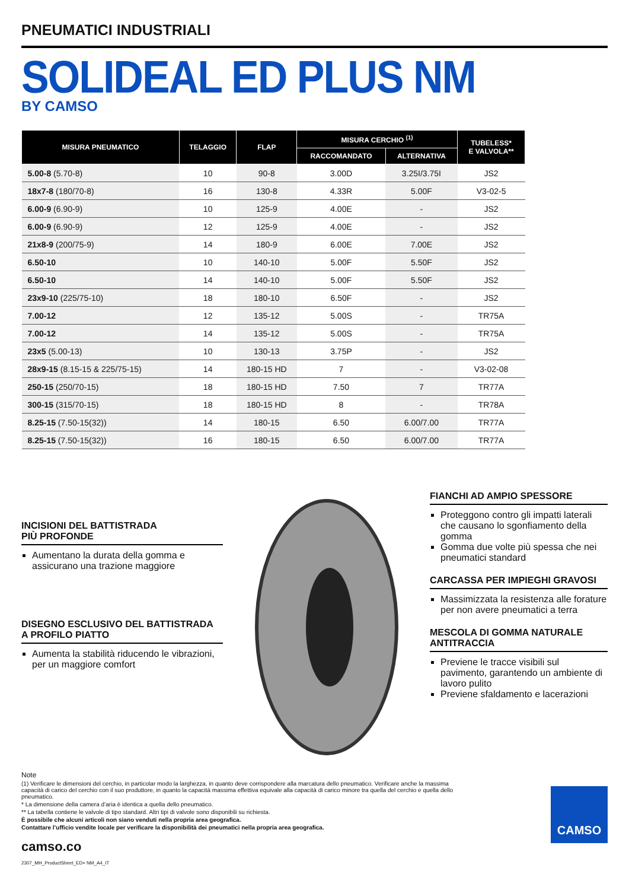PNEUMATICI INDUSTRIALI
SOLIDEAL ED PLUS NM
BY CAMSO
| MISURA PNEUMATICO | TELAGGIO | FLAP | MISURA CERCHIO <sup>(1)</sup> | | TUBELESS* E VALVOLA** |
| --- | --- | --- | --- | --- | --- |
| | | | RACCOMANDATO | ALTERNATIVA | |
| 5.00-8 (5.70-8) | 10 | 90-8 | 3.00D | 3.25I/3.75I | JS2 |
| 18x7-8 (180/70-8) | 16 | 130-8 | 4.33R | 5.00F | V3-02-5 |
| 6.00-9 (6.90-9) | 10 | 125-9 | 4.00E | - | JS2 |
| 6.00-9 (6.90-9) | 12 | 125-9 | 4.00E | - | JS2 |
| 21x8-9 (200/75-9) | 14 | 180-9 | 6.00E | 7.00E | JS2 |
| 6.50-10 | 10 | 140-10 | 5.00F | 5.50F | JS2 |
| 6.50-10 | 14 | 140-10 | 5.00F | 5.50F | JS2 |
| 23x9-10 (225/75-10) | 18 | 180-10 | 6.50F | - | JS2 |
| 7.00-12 | 12 | 135-12 | 5.00S | - | TR75A |
| 7.00-12 | 14 | 135-12 | 5.00S | - | TR75A |
| 23x5 (5.00-13) | 10 | 130-13 | 3.75P | - | JS2 |
| 28x9-15 (8.15-15 & 225/75-15) | 14 | 180-15 HD | 7 | - | V3-02-08 |
| 250-15 (250/70-15) | 18 | 180-15 HD | 7.50 | 7 | TR77A |
| 300-15 (315/70-15) | 18 | 180-15 HD | 8 | - | TR78A |
| 8.25-15 (7.50-15(32)) | 14 | 180-15 | 6.50 | 6.00/7.00 | TR77A |
| 8.25-15 (7.50-15(32)) | 16 | 180-15 | 6.50 | 6.00/7.00 | TR77A |
INCISIONI DEL BATTISTRADA
PIÙ PROFONDE
Aumentano la durata della gomma e assicurano una trazione maggiore
DISEGNO ESCLUSIVO DEL BATTISTRADA
A PROFILO PIATTO
Aumenta la stabilità riducendo le vibrazioni, per un maggiore comfort
FIANCHI AD AMPIO SPESSORE
Proteggono contro gli impatti laterali che causano lo sgonfiamento della gomma
Gomma due volte più spessa che nei pneumatici standard
CARCASSA PER IMPIEGHI GRAVOSI
Massimizzata la resistenza alle forature per non avere pneumatici a terra
MESCOLA DI GOMMA NATURALE ANTITRACCIA
Previene le tracce visibili sul pavimento, garantendo un ambiente di lavoro pulito
Previene sfaldamento e lacerazioni
Note
(1) Verificare le dimensioni del cerchio, in particolar modo la larghezza, in quanto deve corrispondere alla marcatura dello pneumatico. Verificare anche la massima capacità di carico del cerchio con il suo produttore, in quanto la capacità massima effettiva equivale alla capacità di carico minore tra quella del cerchio e quella dello pneumatico.
* La dimensione della camera d’aria è identica a quella dello pneumatico.
** La tabella contiene le valvole di tipo standard. Altri tipi di valvole sono disponibili su richiesta.
È possibile che alcuni articoli non siano venduti nella propria area geografica.
Contattare l’ufficio vendite locale per verificare la disponibilità dei pneumatici nella propria area geografica.
camso.co
2307_MH_ProductSheet_ED+ NM_A4_IT
CAMSO